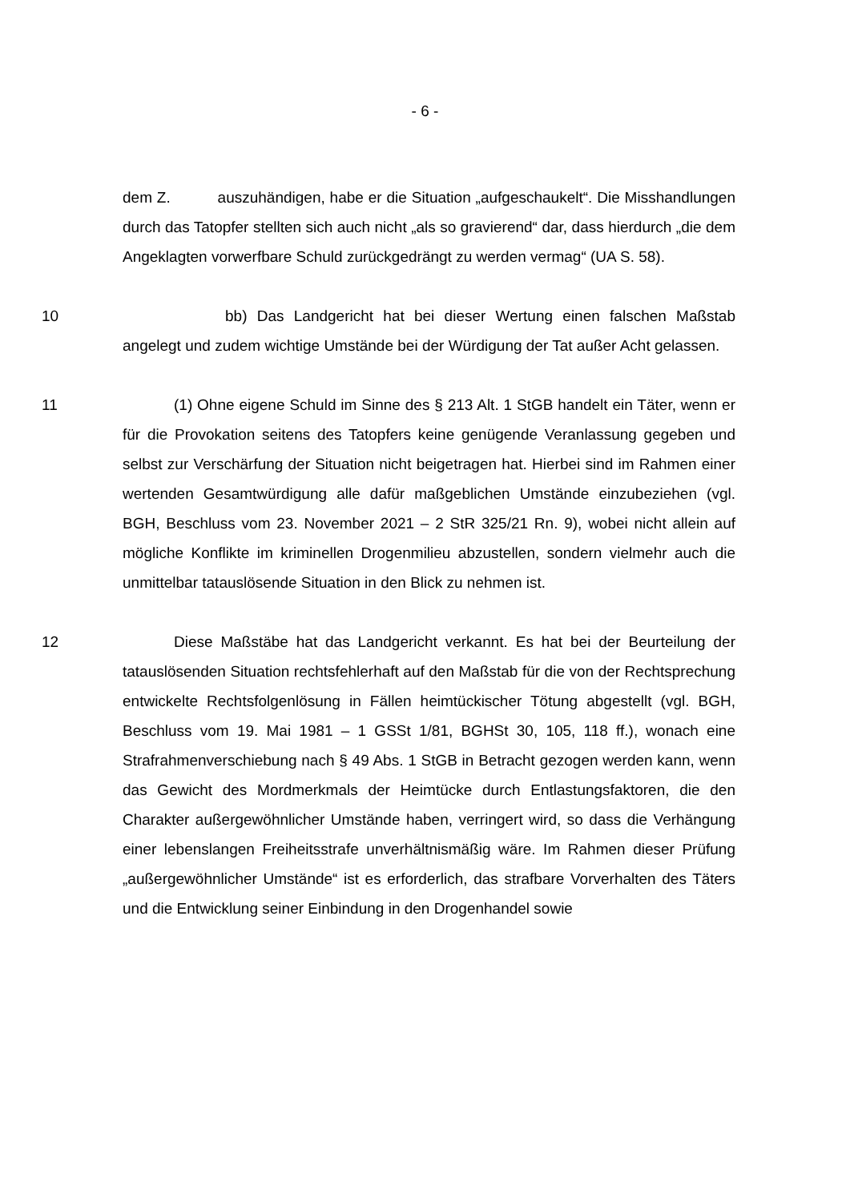- 6 -
dem Z. auszuhändigen, habe er die Situation „aufgeschaukelt“. Die Misshandlungen durch das Tatopfer stellten sich auch nicht „als so gravierend“ dar, dass hierdurch „die dem Angeklagten vorwerfbare Schuld zurückgedrängt zu werden vermag“ (UA S. 58).
10 bb) Das Landgericht hat bei dieser Wertung einen falschen Maßstab angelegt und zudem wichtige Umstände bei der Würdigung der Tat außer Acht gelassen.
11 (1) Ohne eigene Schuld im Sinne des § 213 Alt. 1 StGB handelt ein Täter, wenn er für die Provokation seitens des Tatopfers keine genügende Veranlassung gegeben und selbst zur Verschärfung der Situation nicht beigetragen hat. Hierbei sind im Rahmen einer wertenden Gesamtwürdigung alle dafür maßgeblichen Umstände einzubeziehen (vgl. BGH, Beschluss vom 23. November 2021 – 2 StR 325/21 Rn. 9), wobei nicht allein auf mögliche Konflikte im kriminellen Drogenmilieu abzustellen, sondern vielmehr auch die unmittelbar tatauslösende Situation in den Blick zu nehmen ist.
12 Diese Maßstäbe hat das Landgericht verkannt. Es hat bei der Beurteilung der tatauslösenden Situation rechtsfehlerhaft auf den Maßstab für die von der Rechtsprechung entwickelte Rechtsfolgenlösung in Fällen heimtückischer Tötung abgestellt (vgl. BGH, Beschluss vom 19. Mai 1981 – 1 GSSt 1/81, BGHSt 30, 105, 118 ff.), wonach eine Strafrahmenverschiebung nach § 49 Abs. 1 StGB in Betracht gezogen werden kann, wenn das Gewicht des Mordmerkmals der Heimtücke durch Entlastungsfaktoren, die den Charakter außergewöhnlicher Umstände haben, verringert wird, so dass die Verhängung einer lebenslangen Freiheitsstrafe unverhältnismäßig wäre. Im Rahmen dieser Prüfung „außergewöhnlicher Umstände“ ist es erforderlich, das strafbare Vorverhalten des Täters und die Entwicklung seiner Einbindung in den Drogenhandel sowie